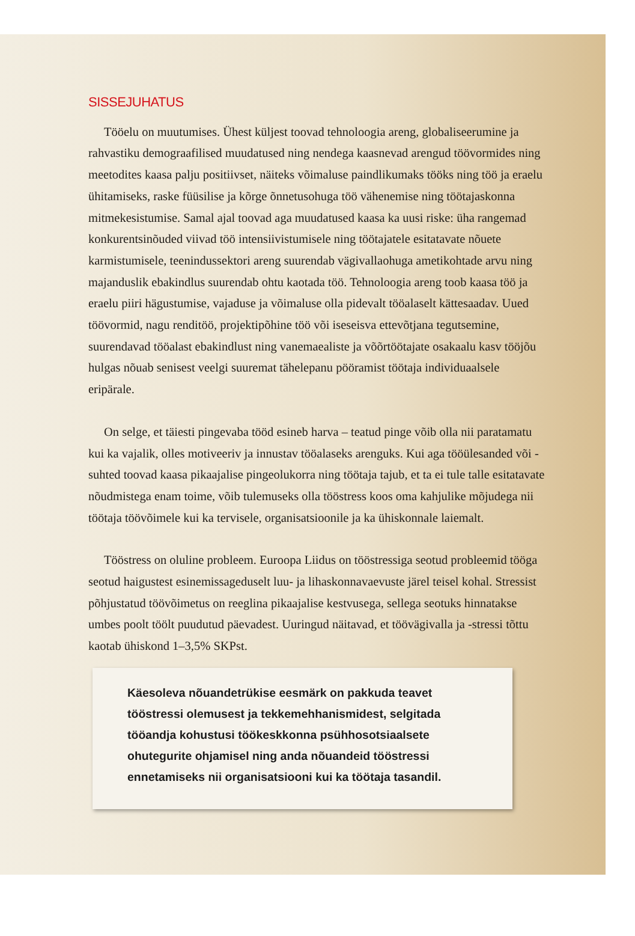SISSEJUHATUS
Tööelu on muutumises. Ühest küljest toovad tehnoloogia areng, globaliseerumine ja rahvastiku demograafilised muudatused ning nendega kaasnevad arengud töövormides ning meetodites kaasa palju positiivset, näiteks võimaluse paindlikumaks tööks ning töö ja eraelu ühitamiseks, raske füüsilise ja kõrge õnnetusohuga töö vähenemise ning töötajaskonna mitmekesistumise. Samal ajal toovad aga muudatused kaasa ka uusi riske: üha rangemad konkurentsinõuded viivad töö intensiivistumisele ning töötajatele esitatavate nõuete karmistumisele, teenindussektori areng suurendab vägivallaohuga ametikohtade arvu ning majanduslik ebakindlus suurendab ohtu kaotada töö. Tehnoloogia areng toob kaasa töö ja eraelu piiri hägustumise, vajaduse ja võimaluse olla pidevalt tööalaselt kättesaadav. Uued töövormid, nagu renditöö, projektipõhine töö või iseseisva ettevõtjana tegutsemine, suurendavad tööalast ebakindlust ning vanemaealiste ja võõrtöötajate osakaalu kasv tööjõu hulgas nõuab senisest veelgi suuremat tähelepanu pööramist töötaja individuaalsele eripärale.
On selge, et täiesti pingevaba tööd esineb harva – teatud pinge võib olla nii paratamatu kui ka vajalik, olles motiveeriv ja innustav tööalaseks arenguks. Kui aga tööülesanded või -suhted toovad kaasa pikaajalise pingeolukorra ning töötaja tajub, et ta ei tule talle esitatavate nõudmistega enam toime, võib tulemuseks olla tööstress koos oma kahjulike mõjudega nii töötaja töövõimele kui ka tervisele, organisatsioonile ja ka ühiskonnale laiemalt.
Tööstress on oluline probleem. Euroopa Liidus on tööstressiga seotud probleemid tööga seotud haigustest esinemissageduselt luu- ja lihaskonnavaevuste järel teisel kohal. Stressist põhjustatud töövõimetus on reeglina pikaajalise kestvusega, sellega seotuks hinnatakse umbes poolt töölt puudutud päevadest. Uuringud näitavad, et töövägivalla ja -stressi tõttu kaotab ühiskond 1–3,5% SKPst.
Käesoleva nõuandetrükise eesmärk on pakkuda teavet tööstressi olemusest ja tekkemehhanismidest, selgitada tööandja kohustusi töökeskkonna psühhosotsiaalsete ohutegurite ohjamisel ning anda nõuandeid tööstressi ennetamiseks nii organisatsiooni kui ka töötaja tasandil.